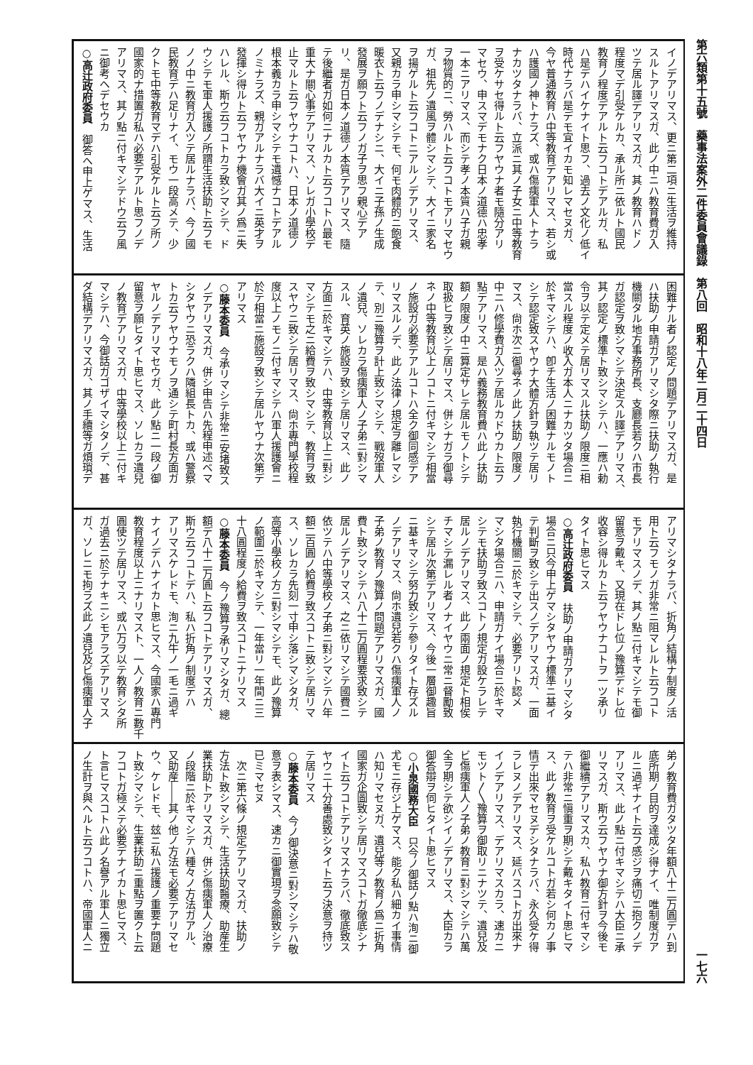第六類第十五號　藥事法案外二件委員會議錄　第八回　昭和十八年二月二十四日 一七六
イノデアリマス、更ニ第二項ニ生活ヲ維持
スルトアリマスガ、此ノ中ニハ教育費ガ入
ツテ居ル譯デアリマスガ、其ノ教育ハドノ
程度マデ引受ケルカ、承ル所ニ依ルト國民
教育ノ程度デアルト云フコトデアルガ、私
ハ是デハイケナイト思フ、過去ノ文化ノ低イ
時代ナラバ是デモ宜イカモ知レマセヌガ、
今ヤ普通教育ハ中等教育デアリマス、若シ或
ハ護國ノ神トナラズ、或ハ傷痍軍人トナラ
ナカツタナラバ、立派ニ其ノ子女ニ中等教育
ヲ受ケサセ得ルト云フヤウナ者モ隨分アリ
マセウ、申スマデモナク日本ノ道德ハ忠孝
一本ニアリマス、而シテ孝ノ本質ハ子ガ親
ヲ物質的ニ、勞ハルト云フコトモアリマセウ
ガ、祖先ノ遺風ヲ體シマシテ、大イニ家名
ヲ揚ゲルト云フコトニアルノデアリマス、
又親カラ申シマシテモ、何モ肉體的ニ飽食
暖衣ト云フノデナシニ、大イニ子孫ノ生成
發展ヲ願フト云フノガ子ヲ思フ親心デア
リ、是ガ日本ノ道德ノ本質デアリマス、隨
テ後繼者ガ如何ニナルカト云フコトハ最モ
重大ナ關心事デアリマス、ソレガ小學校デ
止マルト云フヤウナコトハ、日本ノ道德ノ
根本義カラ申シマシテモ遺憾ナコトデアル
ノミナラズ、親ガアルナラバ大イニ英才ヲ
發揮シ得ルト云フヤウナ機會ガ其ノ爲ニ失
ハレル、斯ウ云フコトカラ致シマシテ、ド
ウシテモ軍人援護ノ所謂生活扶助ト云フモ
ノノ中ニ教育ガ入ツテ居ルナラバ、今ノ國
民教育デハ足リナイ、モウ一段高メテ、少
クトモ中等教育マデハ引受ケルト云フ所ノ
國家的ナ措置ガ私ハ必要デアルト思フノデ
アリマス、其ノ點ニ付キマシテドウ云フ風
ニ御考ヘデセウカ
○高辻政府委員　御答ヘ申上ゲマス、生活
困難ナル者ノ認定ノ問題デアリマスガ、是
ハ扶助ノ申請ガアリマシタ際ニ扶助ノ執行
機關タル地方事務所長、支廳長若クハ市長
ガ認定ヲ致シマシテ決定スル譯デアリマス、
其ノ認定ノ標準ト致シマシテハ、一應ハ勅
令ヲ以テ定メテ居リマスル扶助ノ限度ニ相
當スル程度ノ收入ガ本人ニナカツタ場合ニ
於キマシテハ、卽チ生活ノ困難ナルモノト
シテ認定致スヤウナ大體方針ヲ執ツテ居リ
マス、尙ホ次ニ御尋ネノ此ノ扶助ノ限度ノ
中ニハ修學費ガ入ツテ居ルカドウカト云フ
點デアリマス、是ハ義務教育費ハ此ノ扶助
額ノ限度ノ中ニ算定サレテ居ルモノトシテ
取扱ヒヲ致シテ居リマス、併シナガラ御尋
ネノ中等教育以上ノコトニ付キマシテ相當
ノ施設ガ必要デアルコトハ全ク御同感デア
リマスルノデ、此ノ法律ノ規定ヲ離レマシ
テ、別ニ豫算ヲ計上致シマシテ、戰歿軍人
ノ遺兒、ソレカラ傷痍軍人ノ子弟ニ對シマ
スル、育英ノ施設ヲ致シテ居リマス、此ノ
方面ニ於キマシテハ、中等教育以上ニ對シ
マシテモ之ニ給費ヲ致シマシテ、教育ヲ致
スヤウニ致シテ居リマス、尙ホ專門學校程
度以上ノモノニ付キマシテハ軍人援護會ニ
於テ相當ニ施設ヲ致シテ居ルヤウナ次第デ
アリマス
○藤本委員　今承リマシテ非常ニ安堵致ス
ノデアリマスガ、併シ申告ハ先程申述ベマ
シタヤウニ恐ラクハ隣組長トカ、或ハ警察
トカ云フヤウナモノヲ通シテ町村長方面ガ
ヤルノデアリマセウガ、此ノ點ニ一段ノ御
留意ヲ願ヒタイト思ヒマス、ソレカラ遺兒
ノ教育デアリマスガ、中等學校以上ニ付キ
マシテハ、今御話ガゴザイマシタノデ、甚
ダ結構デアリマスガ、其ノ手續等ガ煩瑣デ
アリマシタナラバ、折角ノ結構ナ制度ノ活
用ト云フモノガ非常ニ阻マレルト云フコト
モアリマスノデ、其ノ點ニ付キマシテモ御
留意ヲ戴キ、又現在ドレ位ノ豫算デドレ位
收容シ得ルカト云フヤウナコトヲ一ツ承リ
タイト思ヒマス
○高辻政府委員　扶助ノ申請ガアリマシタ
場合ニ只今申上ゲマシタヤウナ標準ニ基イ
テ判斷ヲ致シテ出スノデアリマスガ、一面
執行機關ニ於キマシテ、必要アリト認メ
マシタ場合ニハ、申請ガナイ場合ニ於キマ
シテモ扶助ヲ致スコトノ規定ガ設ケラレテ
居ルノデアリマス、此ノ兩面ノ規定ト相俟
チマシテ漏レル者ノナイヤウニ常ニ督勵致
シテ居ル次第デアリマス、今後一層御趣旨
ニ基キマシテ努力致シテ參リタイト存ズル
ノデアリマス、尙ホ遺兒若クハ傷痍軍人ノ
子弟ノ教育ノ豫算ノ問題デアリマスガ、國
費ト致シマシテハ八十二万圓程要求致シテ
居ルノデアリマス、之ニ依リマシテ國費ニ
依ツテハ中等學校ノ子弟ニ對シマシテハ年
額二百圓ノ給費ヲ致スコトニ致シテ居リマ
ス、ソレカラ先刻一寸申シ落シマシタガ、
高等小學校ノ方ニ對シマシテモ、此ノ豫算
ノ範圍ニ於キマシテ、一年當リ一年間ニ三
十八圓程度ノ給費ヲ致スコトニナリマス
○藤本委員　今ノ豫算ヲ承リマシタガ、總
額デ八十二万圓ト云フコトデアリマスガ、
斯ウ云フコトデハ、私ハ折角ノ制度デハ
アリマスケレドモ、洵ニ九牛ノ一毛ニ過ギ
ナイノデハナイカト思ヒマス、今國家ハ專門
教育程度以上ニナリマスト、一人ノ教育ニ數千
圓使ツテ居リマス、或ハ万ヲ以テ教育シタ所
ガ過去ニ於テナキニシモアラズデアリマス
ガ、ソレニモ拘ラズ此ノ遺兒及ビ傷痍軍人子
弟ノ教育費ガタツタ年額八十二万圓デハ到
底所期ノ目的ヲ達成シ得ナイ、唯制度ガア
ルニ過ギナイト云フ感ジヲ痛切ニ抱クノデ
アリマス、此ノ點ニ付キマシテハ大臣ニ承
リマスガ、斯ウ云フヤウナ御方針ヲ今後モ
御繼續デアリマスカ、私ハ教育ニ付キマシ
テハ非常ニ愼重ヲ期シテ戴キタイト思ヒマ
ス、此ノ教育ヲ受ケルコトガ若シ何カノ事
情デ出來マセヌデシタナラバ、永久受ケ得
ラレヌノデアリマス、延バスコトガ出來ナ
イノデアリマス、デアリマスカラ、速カニ
モツト〳〵豫算ヲ御取リニナツテ、遺兒及
ビ傷痍軍人ノ子弟ノ教育ニ對シマシテハ萬
全ヲ期シテ欲シイノデアリマス、大臣カラ
御答辯ヲ伺ヒタイト思ヒマス
○小泉國務大臣　只今ノ御話ノ點ハ洵ニ御
尤モニ存ジ上ゲマス、能ク私ハ細カイ事情
ハ知リマセヌガ、遺兒等ノ教育ノ爲ニ折角
國家ガ企圖致シテ居リマスコトガ徹底シナ
イト云フコトデアリマスナラバ、徹底致ス
ヤウニ十分善處致シタイト云フ決意ヲ持ツ
テ居リマス
○藤本委員　今ノ御決意ニ對シマシテハ敬
意ヲ表シマス、速カニ御實現ヲ念願致シテ
已ミマセヌ
　次ニ第六條ノ規定デアリマスガ、扶助ノ
方法ト致シマシテ、生活扶助醫療、助産生
業扶助トアリマスガ、併シ傷痍軍人ノ治療
ノ段階ニ於キマシテハ種々ノ方法ガアル、
又助産――其ノ他ノ方法モ必要デアリマセ
ウ、ケレドモ、玆ニ私ハ援護ノ重要ナ問題
ト致シマシテ、生業扶助ニ重點ヲ置クト云
フコトガ極メテ必要デナイカト思ヒマス、
ト言ヒマスコトハ此ノ名譽アル軍人ニ獨立
ノ生計ヲ與ヘルト云フコトハ、帝國軍人ニ